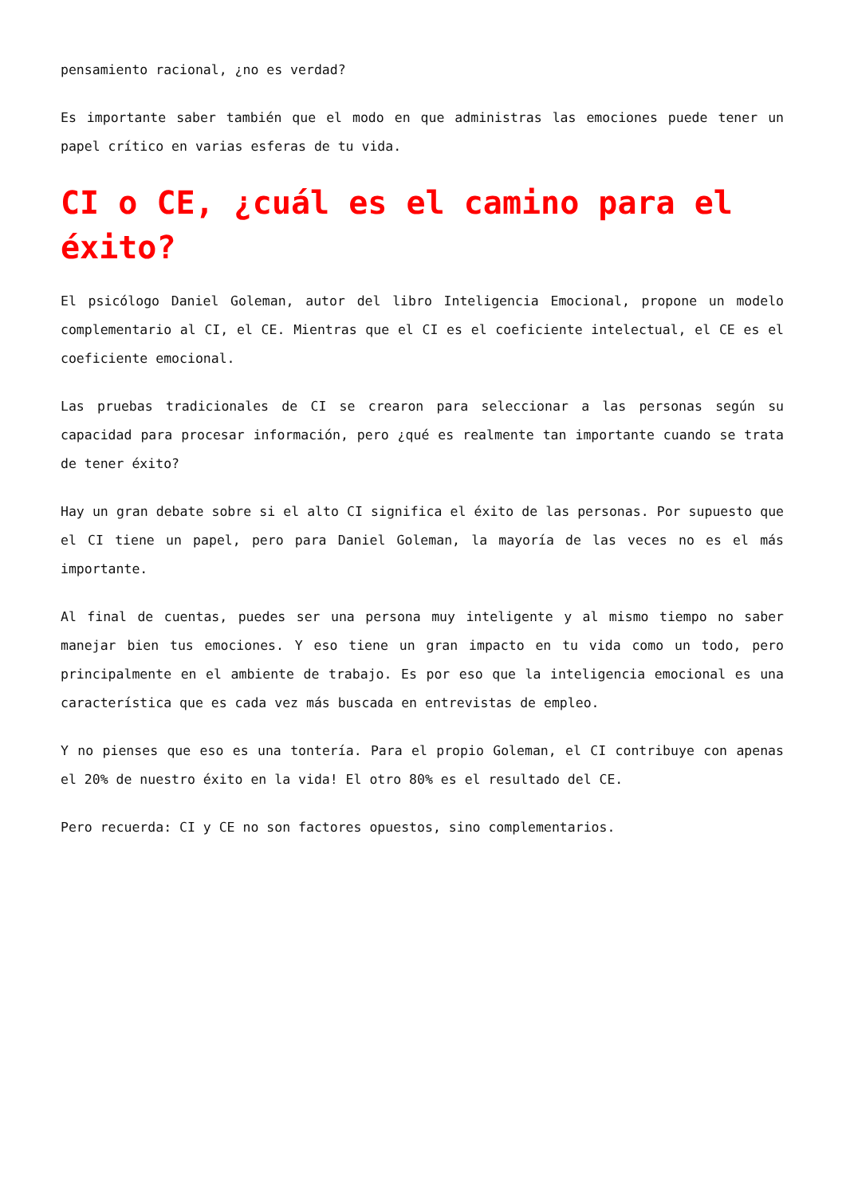pensamiento racional, ¿no es verdad?
Es importante saber también que el modo en que administras las emociones puede tener un papel crítico en varias esferas de tu vida.
CI o CE, ¿cuál es el camino para el éxito?
El psicólogo Daniel Goleman, autor del libro Inteligencia Emocional, propone un modelo complementario al CI, el CE. Mientras que el CI es el coeficiente intelectual, el CE es el coeficiente emocional.
Las pruebas tradicionales de CI se crearon para seleccionar a las personas según su capacidad para procesar información, pero ¿qué es realmente tan importante cuando se trata de tener éxito?
Hay un gran debate sobre si el alto CI significa el éxito de las personas. Por supuesto que el CI tiene un papel, pero para Daniel Goleman, la mayoría de las veces no es el más importante.
Al final de cuentas, puedes ser una persona muy inteligente y al mismo tiempo no saber manejar bien tus emociones. Y eso tiene un gran impacto en tu vida como un todo, pero principalmente en el ambiente de trabajo. Es por eso que la inteligencia emocional es una característica que es cada vez más buscada en entrevistas de empleo.
Y no pienses que eso es una tontería. Para el propio Goleman, el CI contribuye con apenas el 20% de nuestro éxito en la vida! El otro 80% es el resultado del CE.
Pero recuerda: CI y CE no son factores opuestos, sino complementarios.